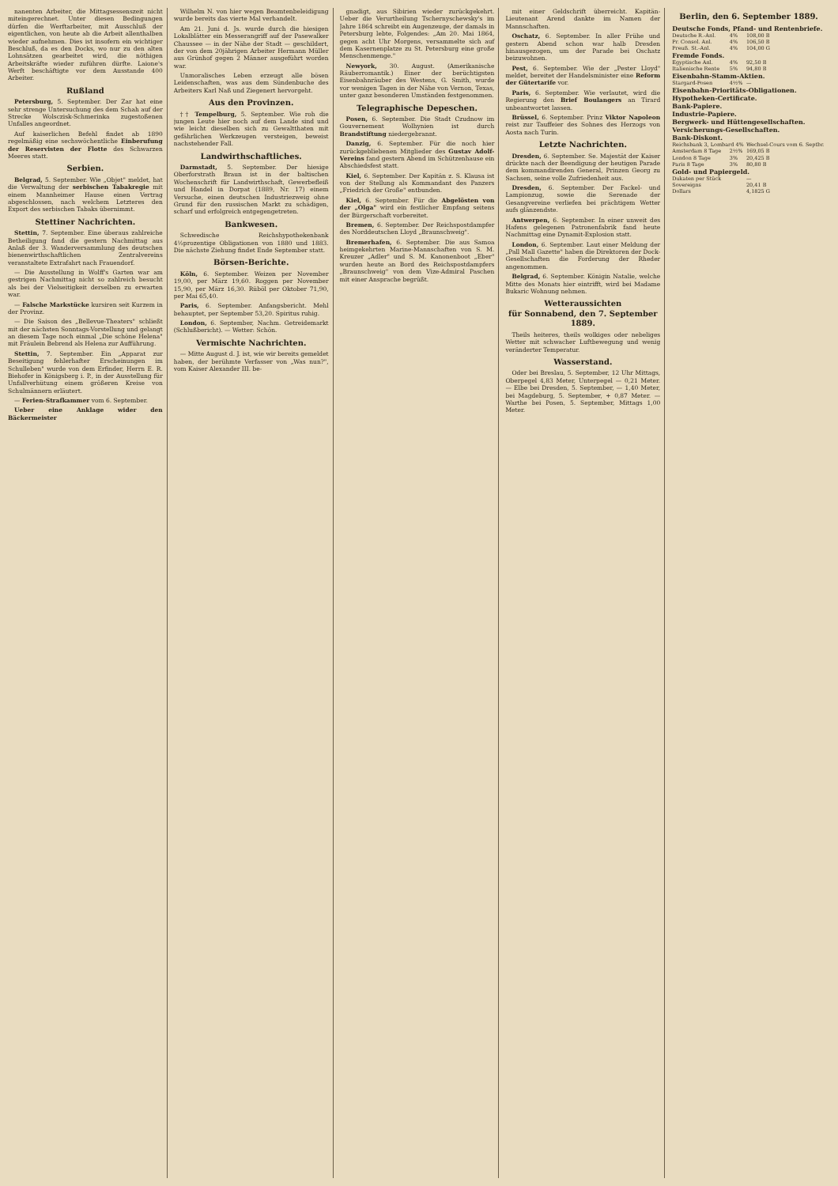nanenten Arbeiter, die Mittagsessenszeit nicht miteingerechnet. Unter diesen Bedingungen dürfen die Werftarbeiter, mit Ausschluß der eigentlichen, von heute ab die Arbeit allenthalben wieder aufnehmen. Dies ist insofern ein wichtiger Beschluß, da es den Docks, wo nur zu den alten Lohnsätzen gearbeitet wird, die nöthigen Arbeitskräfte wieder zuführen dürfte. Laione's Werft beschäftigte vor dem Ausstande 400 Arbeiter.
Rußland
Petersburg, 5. September. Der Zar hat eine sehr strenge Untersuchung des dem Schah auf der Strecke Wolsczisk-Schmerinka zugestoßenen Unfalles angeordnet.
Auf kaiserlichen Befehl findet ab 1890 regelmäßig eine sechswöchentliche Einberufung der Reservisten der Flotte des Schwarzen Meeres statt.
Serbien.
Belgrad, 5. September. Wie „Objet" meldet, hat die Verwaltung der serbischen Tabakregie mit einem Mannheimer Hause einen Vertrag abgeschlossen, nach welchem Letzteres den Export des serbischen Tabaks übernimmt.
Stettiner Nachrichten.
Stettin, 7. September. Eine überaus zahlreiche Betheiligung fand die gestern Nachmittag aus Anlaß der 3. Wanderversammlung des deutschen bienenwirthschaftlichen Zentralvereins veranstaltete Extrafahrt nach Frauendorf.
— Die Ausstellung in Wolff's Garten war am gestrigen Nachmittag nicht so zahlreich besucht als bei der Vielseitigkeit derselben zu erwarten war.
— Falsche Markstücke kursiren seit Kurzem in der Provinz.
— Die Saison des „Bellevue-Theaters" schließt mit der nächsten Sonntags-Vorstellung und gelangt an diesem Tage noch einmal „Die schöne Helena" mit Fräulein Bebrend als Helena zur Aufführung.
Stettin, 7. September. Ein „Apparat zur Beseitigung fehlerhafter Erscheinungen im Schulleben" wurde von dem Erfinder, Herrn E. R. Biehofer in Königsberg i. P., in der Ausstellung für Unfallverhütung einem größeren Kreise von Schulmännern erläutert.
— Ferien-Strafkammer vom 6. September.
Ueber eine Anklage wider den Bäckermeister
Wilhelm N. von hier wegen Beamtenbeleidigung wurde bereits das vierte Mal verhandelt.
Am 21. Juni d. Js. wurde durch die hiesigen Lokalblätter ein Messerangriff auf der Pasewalker Chaussee — in der Nähe der Stadt — geschildert, der von dem 20jährigen Arbeiter Hermann Müller aus Grünhof gegen 2 Männer ausgeführt worden war.
Unmoralisches Leben erzeugt alle bösen Leidenschaften, was aus dem Sündenbuche des Arbeiters Karl Naß und Ziegenert hervorgeht.
Aus den Provinzen.
†† Tempelburg, 5. September. Wie roh die jungen Leute hier noch auf dem Lande sind und wie leicht dieselben sich zu Gewaltthaten mit gefährlichen Werkzeugen versteigen, beweist nachstehender Fall.
Landwirthschaftliches.
Darmstadt, 5. September. Der hiesige Oberforstrath Braun ist in der baltischen Wochenschrift für Landwirthschaft, Gewerbefleiß und Handel in Dorpat (1889, Nr. 17) einem Versuche, einen deutschen Industriezweig ohne Grund für den russischen Markt zu schädigen, scharf und erfolgreich entgegengetreten.
Bankwesen.
Schwedische Reichshypothekenbank 4½prozentige Obligationen von 1880 und 1883. Die nächste Ziehung findet Ende September statt.
Börsen-Berichte.
Köln, 6. September. Weizen per November 19,00, per März 19,60. Roggen per November 15,90, per März 16,30. Rüböl per Oktober 71,90, per Mai 65,40.
Paris, 6. September. Anfangsbericht. Mehl behauptet, per September 53,20. Spiritus ruhig.
London, 6. September, Nachm. Getreidemarkt (Schlußbericht). — Wetter: Schön.
Vermischte Nachrichten.
— Mitte August d. J. ist, wie wir bereits gemeldet haben, der berühmte Verfasser von „Was nun?", vom Kaiser Alexander III. be-
gnadigt, aus Sibirien wieder zurückgekehrt. Ueber die Verurtheilung Tschernyschewsky's im Jahre 1864 schreibt ein Augenzeuge, der damals in Petersburg lebte, Folgendes: „Am 20. Mai 1864, gegen acht Uhr Morgens, versammelte sich auf dem Kasernenplatze zu St. Petersburg eine große Menschenmenge."
Newyork, 30. August. (Amerikanische Räuberromantik.) Einer der berüchtigsten Eisenbahnräuber des Westens, G. Smith, wurde vor wenigen Tagen in der Nähe von Vernon, Texas, unter ganz besonderen Umständen festgenommen.
Telegraphische Depeschen.
Posen, 6. September. Die Stadt Czudnow im Gouvernement Wolhynien ist durch Brandstiftung niedergebrannt.
Danzig, 6. September. Für die noch hier zurückgebliebenen Mitglieder des Gustav Adolf-Vereins fand gestern Abend im Schützenhause ein Abschiedsfest statt.
Kiel, 6. September. Der Kapitän z. S. Klausa ist von der Stellung als Kommandant des Panzers „Friedrich der Große" entbunden.
Kiel, 6. September. Für die Abgelösten von der „Olga" wird ein festlicher Empfang seitens der Bürgerschaft vorbereitet.
Bremen, 6. September. Der Reichspostdampfer des Norddeutschen Lloyd „Braunschweig".
Bremerhafen, 6. September. Die aus Samoa heimgekehrten Marine-Mannschaften von S. M. Kreuzer „Adler" und S. M. Kanonenboot „Eber" wurden heute an Bord des Reichspostdampfers „Braunschweig" von dem Vize-Admiral Paschen mit einer Ansprache begrüßt.
mit einer Geldschrift überreicht. Kapitän-Lieutenant Arend dankte im Namen der Mannschaften.
Oschatz, 6. September. In aller Frühe und gestern Abend schon war halb Dresden hinausgezogen, um der Parade bei Oschatz beizuwohnen.
Pest, 6. September. Wie der „Pester Lloyd" meldet, bereitet der Handelsminister eine Reform der Gütertarife vor.
Paris, 6. September. Wie verlautet, wird die Regierung den Brief Boulangers an Tirard unbeantwortet lassen.
Brüssel, 6. September. Prinz Viktor Napoleon reist zur Tauffeier des Sohnes des Herzogs von Aosta nach Turin.
Letzte Nachrichten.
Dresden, 6. September. Se. Majestät der Kaiser drückte nach der Beendigung der heutigen Parade dem kommandirenden General, Prinzen Georg zu Sachsen, seine volle Zufriedenheit aus.
Dresden, 6. September. Der Fackel- und Lampionzug, sowie die Serenade der Gesangvereine verliefen bei prächtigem Wetter aufs glänzendste.
Antwerpen, 6. September. In einer unweit des Hafens gelegenen Patronenfabrik fand heute Nachmittag eine Dynamit-Explosion statt.
London, 6. September. Laut einer Meldung der „Pall Mall Gazette" haben die Direktoren der Dock-Gesellschaften die Forderung der Rheder angenommen.
Belgrad, 6. September. Königin Natalie, welche Mitte des Monats hier eintrifft, wird bei Madame Bukaric Wohnung nehmen.
Wetteraussichten
für Sonnabend, den 7. September 1889.
Theils heiteres, theils wolkiges oder nebeliges Wetter mit schwacher Luftbewegung und wenig veränderter Temperatur.
Wasserstand.
Oder bei Breslau, 5. September, 12 Uhr Mittags, Oberpegel 4,83 Meter, Unterpegel — 0,21 Meter. — Elbe bei Dresden, 5. September, — 1,40 Meter, bei Magdeburg, 5. September, + 0,87 Meter. — Warthe bei Posen, 5. September, Mittags 1,00 Meter.
Berlin, den 6. September 1889.
| Deutsche Fonds, Pfand- und Rentenbriefe. | | |
| --- | --- | --- |
| Deutsche R.-Anl. | 4% | 108,00 B |
| Pr. Consol. Anl. | 4% | 106,50 B |
| Preuß. St.-Anl. | 4% | 104,00 G |
| Fremde Fonds. | | |
| Egyptische Anl. | 4% | 92,50 B |
| Italienische Rente | 5% | 94,80 B |
| Eisenbahn-Stamm-Aktien. | | |
| Stargard-Posen | 4½% | — |
| Eisenbahn-Prioritäts-Obligationen. | | |
| Hypotheken-Certificate. | | |
| Bank-Papiere. | | |
| Industrie-Papiere. | | |
| Bergwerk- und Hüttengesellschaften. | | |
| Versicherungs-Gesellschaften. | | |
| Bank-Diskont. | | |
| Reichsbank 3, Lombard 4% | | Wechsel-Cours vom 6. Septbr. |
| Amsterdam 8 Tage | 2½% | 169,05 B |
| London 8 Tage | 3% | 20,425 B |
| Paris 8 Tage | 3% | 80,80 B |
| Gold- und Papiergeld. | | |
| Dukaten per Stück | | — |
| Sovereigns | | 20,41 B |
| Dollars | | 4,1825 G |